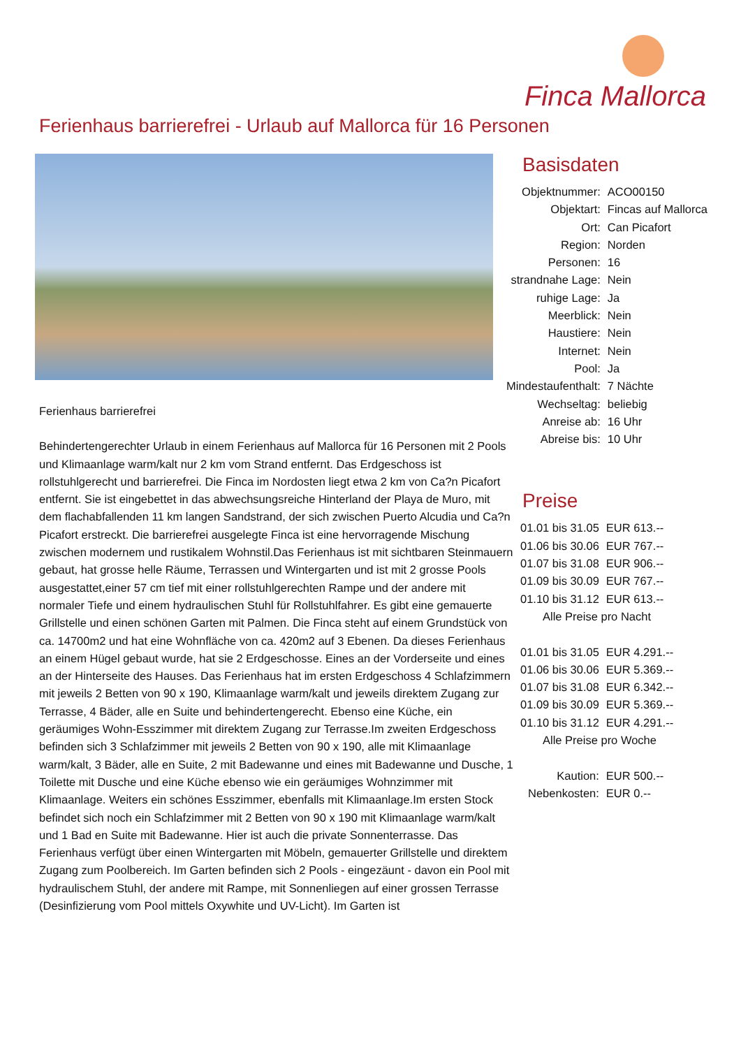Finca Mallorca
Ferienhaus barrierefrei - Urlaub auf Mallorca für 16 Personen
Ferienhaus barrierefrei
Behindertengerechter Urlaub in einem Ferienhaus auf Mallorca für 16 Personen mit 2 Pools und Klimaanlage warm/kalt nur 2 km vom Strand entfernt. Das Erdgeschoss ist rollstuhlgerecht und barrierefrei. Die Finca im Nordosten liegt etwa 2 km von Ca?n Picafort entfernt. Sie ist eingebettet in das abwechsungsreiche Hinterland der Playa de Muro, mit dem flachabfallenden 11 km langen Sandstrand, der sich zwischen Puerto Alcudia und Ca?n Picafort erstreckt. Die barrierefrei ausgelegte Finca ist eine hervorragende Mischung zwischen modernem und rustikalem Wohnstil.Das Ferienhaus ist mit sichtbaren Steinmauern gebaut, hat grosse helle Räume, Terrassen und Wintergarten und ist mit 2 grosse Pools ausgestattet,einer 57 cm tief mit einer rollstuhlgerechten Rampe und der andere mit normaler Tiefe und einem hydraulischen Stuhl für Rollstuhlfahrer. Es gibt eine gemauerte Grillstelle und einen schönen Garten mit Palmen. Die Finca steht auf einem Grundstück von ca. 14700m2 und hat eine Wohnfläche von ca. 420m2 auf 3 Ebenen. Da dieses Ferienhaus an einem Hügel gebaut wurde, hat sie 2 Erdgeschosse. Eines an der Vorderseite und eines an der Hinterseite des Hauses. Das Ferienhaus hat im ersten Erdgeschoss 4 Schlafzimmern mit jeweils 2 Betten von 90 x 190, Klimaanlage warm/kalt und jeweils direktem Zugang zur Terrasse, 4 Bäder, alle en Suite und behindertengerecht. Ebenso eine Küche, ein geräumiges Wohn-Esszimmer mit direktem Zugang zur Terrasse.Im zweiten Erdgeschoss befinden sich 3 Schlafzimmer mit jeweils 2 Betten von 90 x 190, alle mit Klimaanlage warm/kalt, 3 Bäder, alle en Suite, 2 mit Badewanne und eines mit Badewanne und Dusche, 1 Toilette mit Dusche und eine Küche ebenso wie ein geräumiges Wohnzimmer mit Klimaanlage. Weiters ein schönes Esszimmer, ebenfalls mit Klimaanlage.Im ersten Stock befindet sich noch ein Schlafzimmer mit 2 Betten von 90 x 190 mit Klimaanlage warm/kalt und 1 Bad en Suite mit Badewanne. Hier ist auch die private Sonnenterrasse. Das Ferienhaus verfügt über einen Wintergarten mit Möbeln, gemauerter Grillstelle und direktem Zugang zum Poolbereich. Im Garten befinden sich 2 Pools - eingezäunt - davon ein Pool mit hydraulischem Stuhl, der andere mit Rampe, mit Sonnenliegen auf einer grossen Terrasse (Desinfizierung vom Pool mittels Oxywhite und UV-Licht). Im Garten ist
Basisdaten
| Objektnummer: | ACO00150 |
| Objektart: | Fincas auf Mallorca |
| Ort: | Can Picafort |
| Region: | Norden |
| Personen: | 16 |
| strandnahe Lage: | Nein |
| ruhige Lage: | Ja |
| Meerblick: | Nein |
| Haustiere: | Nein |
| Internet: | Nein |
| Pool: | Ja |
| Mindestaufenthalt: | 7 Nächte |
| Wechseltag: | beliebig |
| Anreise ab: | 16 Uhr |
| Abreise bis: | 10 Uhr |
Preise
| 01.01 bis 31.05 | EUR 613.-- |
| 01.06 bis 30.06 | EUR 767.-- |
| 01.07 bis 31.08 | EUR 906.-- |
| 01.09 bis 30.09 | EUR 767.-- |
| 01.10 bis 31.12 | EUR 613.-- |
| Alle Preise pro Nacht | |
| 01.01 bis 31.05 | EUR 4.291.-- |
| 01.06 bis 30.06 | EUR 5.369.-- |
| 01.07 bis 31.08 | EUR 6.342.-- |
| 01.09 bis 30.09 | EUR 5.369.-- |
| 01.10 bis 31.12 | EUR 4.291.-- |
| Alle Preise pro Woche | |
| Kaution: | EUR 500.-- |
| Nebenkosten: | EUR 0.-- |